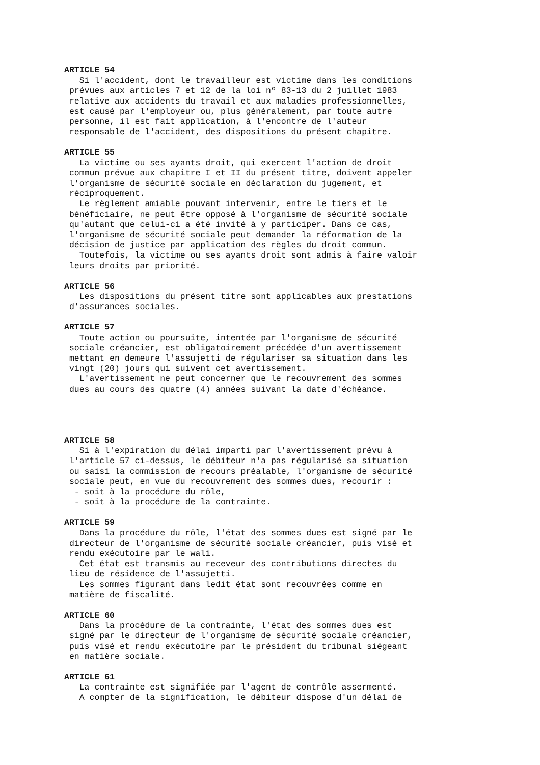ARTICLE 54
Si l'accident, dont le travailleur est victime dans les conditions prévues aux articles 7 et 12 de la loi nº 83-13 du 2 juillet 1983 relative aux accidents du travail et aux maladies professionnelles, est causé par l'employeur ou, plus généralement, par toute autre personne, il est fait application, à l'encontre de l'auteur responsable de l'accident, des dispositions du présent chapitre.
ARTICLE 55
La victime ou ses ayants droit, qui exercent l'action de droit commun prévue aux chapitre I et II du présent titre, doivent appeler l'organisme de sécurité sociale en déclaration du jugement, et réciproquement. Le règlement amiable pouvant intervenir, entre le tiers et le bénéficiaire, ne peut être opposé à l'organisme de sécurité sociale qu'autant que celui-ci a été invité à y participer. Dans ce cas, l'organisme de sécurité sociale peut demander la réformation de la décision de justice par application des règles du droit commun. Toutefois, la victime ou ses ayants droit sont admis à faire valoir leurs droits par priorité.
ARTICLE 56
Les dispositions du présent titre sont applicables aux prestations d'assurances sociales.
ARTICLE 57
Toute action ou poursuite, intentée par l'organisme de sécurité sociale créancier, est obligatoirement précédée d'un avertissement mettant en demeure l'assujetti de régulariser sa situation dans les vingt (20) jours qui suivent cet avertissement. L'avertissement ne peut concerner que le recouvrement des sommes dues au cours des quatre (4) années suivant la date d'échéance.
ARTICLE 58
Si à l'expiration du délai imparti par l'avertissement prévu à l'article 57 ci-dessus, le débiteur n'a pas régularisé sa situation ou saisi la commission de recours préalable, l'organisme de sécurité sociale peut, en vue du recouvrement des sommes dues, recourir : - soit à la procédure du rôle, - soit à la procédure de la contrainte.
ARTICLE 59
Dans la procédure du rôle, l'état des sommes dues est signé par le directeur de l'organisme de sécurité sociale créancier, puis visé et rendu exécutoire par le wali. Cet état est transmis au receveur des contributions directes du lieu de résidence de l'assujetti. Les sommes figurant dans ledit état sont recouvrées comme en matière de fiscalité.
ARTICLE 60
Dans la procédure de la contrainte, l'état des sommes dues est signé par le directeur de l'organisme de sécurité sociale créancier, puis visé et rendu exécutoire par le président du tribunal siégeant en matière sociale.
ARTICLE 61
La contrainte est signifiée par l'agent de contrôle assermenté. A compter de la signification, le débiteur dispose d'un délai de